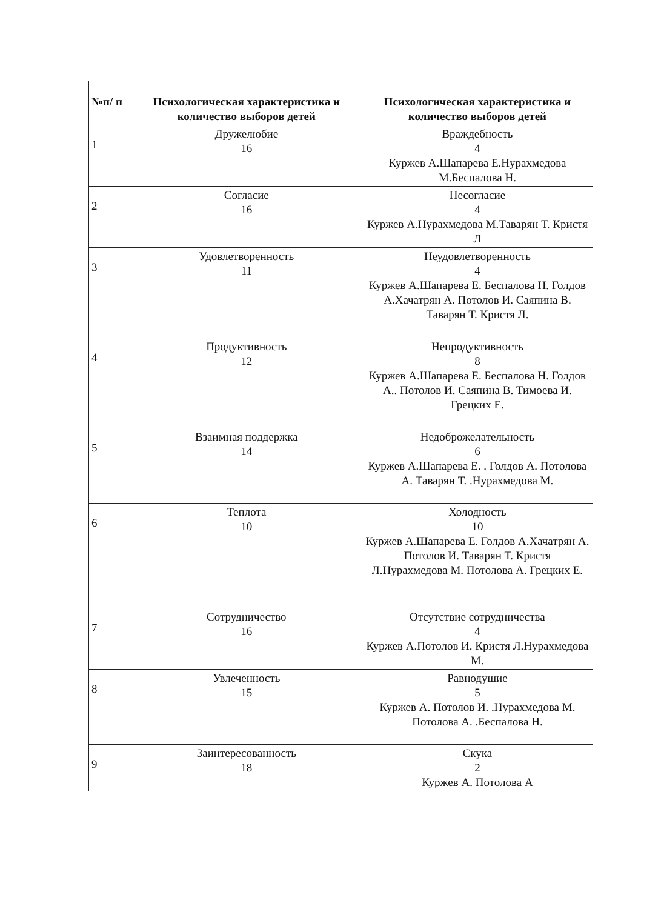| №п/ п | Психологическая характеристика и количество выборов детей | Психологическая характеристика и количество выборов детей |
| --- | --- | --- |
| 1 | Дружелюбие 16 | Враждебность 4 Куржев А.Шапарева Е.Нурахмедова М.Беспалова Н. |
| 2 | Согласие 16 | Несогласие 4 Куржев А.Нурахмедова М.Таварян Т. Кристя Л |
| 3 | Удовлетворенность 11 | Неудовлетворенность 4 Куржев А.Шапарева Е. Беспалова Н. Голдов А.Хачатрян А. Потолов И. Саяпина В. Таварян Т. Кристя Л. |
| 4 | Продуктивность 12 | Непродуктивность 8 Куржев А.Шапарева Е. Беспалова Н. Голдов А.. Потолов И. Саяпина В. Тимоева И. Грецких Е. |
| 5 | Взаимная поддержка 14 | Недоброжелательность 6 Куржев А.Шапарева Е. . Голдов А. Потолова А. Таварян Т. .Нурахмедова М. |
| 6 | Теплота 10 | Холодность 10 Куржев А.Шапарева Е. Голдов А.Хачатрян А. Потолов И. Таварян Т. Кристя Л.Нурахмедова М. Потолова А. Грецких Е. |
| 7 | Сотрудничество 16 | Отсутствие сотрудничества 4 Куржев А.Потолов И. Кристя Л.Нурахмедова М. |
| 8 | Увлеченность 15 | Равнодушие 5 Куржев А. Потолов И. .Нурахмедова М. Потолова А. .Беспалова Н. |
| 9 | Заинтересованность 18 | Скука 2 Куржев А. Потолова А |